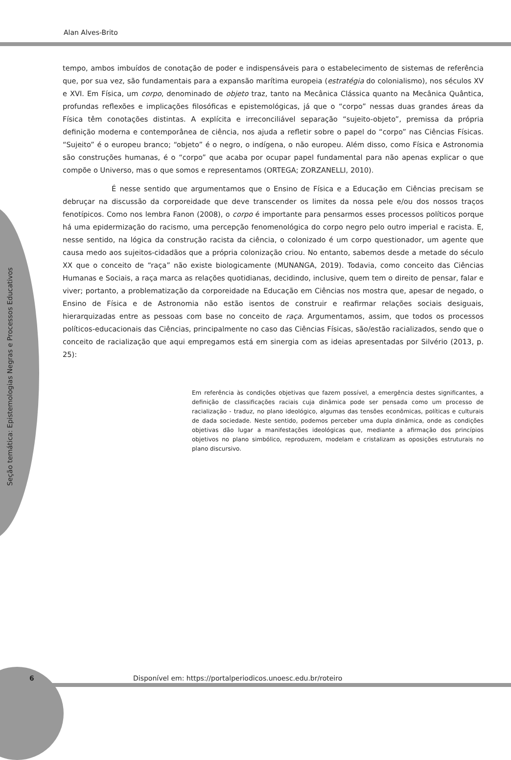Alan Alves-Brito
tempo, ambos imbuídos de conotação de poder e indispensáveis para o estabelecimento de sistemas de referência que, por sua vez, são fundamentais para a expansão marítima europeia (estratégia do colonialismo), nos séculos XV e XVI. Em Física, um corpo, denominado de objeto traz, tanto na Mecânica Clássica quanto na Mecânica Quântica, profundas reflexões e implicações filosóficas e epistemológicas, já que o “corpo” nessas duas grandes áreas da Física têm conotações distintas. A explícita e irreconciliável separação “sujeito-objeto”, premissa da própria definição moderna e contemporânea de ciência, nos ajuda a refletir sobre o papel do “corpo” nas Ciências Físicas. “Sujeito” é o europeu branco; “objeto” é o negro, o indígena, o não europeu. Além disso, como Física e Astronomia são construções humanas, é o “corpo” que acaba por ocupar papel fundamental para não apenas explicar o que compõe o Universo, mas o que somos e representamos (ORTEGA; ZORZANELLI, 2010).
É nesse sentido que argumentamos que o Ensino de Física e a Educação em Ciências precisam se debruçar na discussão da corporeidade que deve transcender os limites da nossa pele e/ou dos nossos traços fenotípicos. Como nos lembra Fanon (2008), o corpo é importante para pensarmos esses processos políticos porque há uma epidermização do racismo, uma percepção fenomenológica do corpo negro pelo outro imperial e racista. E, nesse sentido, na lógica da construção racista da ciência, o colonizado é um corpo questionador, um agente que causa medo aos sujeitos-cidadãos que a própria colonização criou. No entanto, sabemos desde a metade do século XX que o conceito de “raça” não existe biologicamente (MUNANGA, 2019). Todavia, como conceito das Ciências Humanas e Sociais, a raça marca as relações quotidianas, decidindo, inclusive, quem tem o direito de pensar, falar e viver; portanto, a problematização da corporeidade na Educação em Ciências nos mostra que, apesar de negado, o Ensino de Física e de Astronomia não estão isentos de construir e reafirmar relações sociais desiguais, hierarquizadas entre as pessoas com base no conceito de raça. Argumentamos, assim, que todos os processos políticos-educacionais das Ciências, principalmente no caso das Ciências Físicas, são/estão racializados, sendo que o conceito de racialização que aqui empregamos está em sinergia com as ideias apresentadas por Silvério (2013, p. 25):
Em referência às condições objetivas que fazem possível, a emergência destes significantes, a definição de classificações raciais cuja dinâmica pode ser pensada como um processo de racialização - traduz, no plano ideológico, algumas das tensões econômicas, políticas e culturais de dada sociedade. Neste sentido, podemos perceber uma dupla dinâmica, onde as condições objetivas dão lugar a manifestações ideológicas que, mediante a afirmação dos princípios objetivos no plano simbólico, reproduzem, modelam e cristalizam as oposições estruturais no plano discursivo.
Seção temática: Epistemologias Negras e Processos Educativos
6 Disponível em: https://portalperiodicos.unoesc.edu.br/roteiro